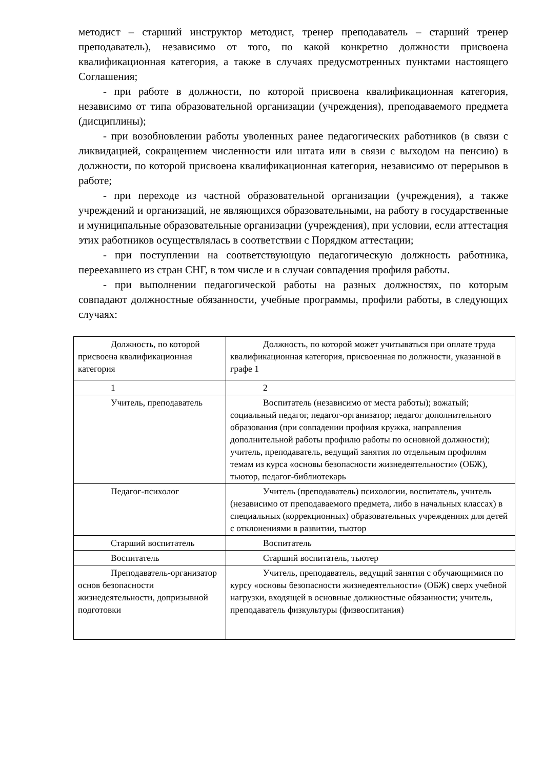методист – старший инструктор методист, тренер преподаватель – старший тренер преподаватель), независимо от того, по какой конкретно должности присвоена квалификационная категория, а также в случаях предусмотренных пунктами настоящего Соглашения;
- при работе в должности, по которой присвоена квалификационная категория, независимо от типа образовательной организации (учреждения), преподаваемого предмета (дисциплины);
- при возобновлении работы уволенных ранее педагогических работников (в связи с ликвидацией, сокращением численности или штата или в связи с выходом на пенсию) в должности, по которой присвоена квалификационная категория, независимо от перерывов в работе;
- при переходе из частной образовательной организации (учреждения), а также учреждений и организаций, не являющихся образовательными, на работу в государственные и муниципальные образовательные организации (учреждения), при условии, если аттестация этих работников осуществлялась в соответствии с Порядком аттестации;
- при поступлении на соответствующую педагогическую должность работника, переехавшего из стран СНГ, в том числе и в случаи совпадения профиля работы.
- при выполнении педагогической работы на разных должностях, по которым совпадают должностные обязанности, учебные программы, профили работы, в следующих случаях:
| Должность, по которой присвоена квалификационная категория | Должность, по которой может учитываться при оплате труда квалификационная категория, присвоенная по должности, указанной в графе 1 |
| 1 | 2 |
| Учитель, преподаватель | Воспитатель (независимо от места работы); вожатый; социальный педагог, педагог-организатор; педагог дополнительного образования (при совпадении профиля кружка, направления дополнительной работы профилю работы по основной должности); учитель, преподаватель, ведущий занятия по отдельным профилям темам из курса «основы безопасности жизнедеятельности» (ОБЖ), тьютор, педагог-библиотекарь |
| Педагог-психолог | Учитель (преподаватель) психологии, воспитатель, учитель (независимо от преподаваемого предмета, либо в начальных классах) в специальных (коррекционных) образовательных учреждениях для детей с отклонениями в развитии, тьютор |
| Старший воспитатель | Воспитатель |
| Воспитатель | Старший воспитатель, тьютер |
| Преподаватель-организатор основ безопасности жизнедеятельности, допризывной подготовки | Учитель, преподаватель, ведущий занятия с обучающимися по курсу «основы безопасности жизнедеятельности» (ОБЖ) сверх учебной нагрузки, входящей в основные должностные обязанности; учитель, преподаватель физкультуры (физвоспитания) |